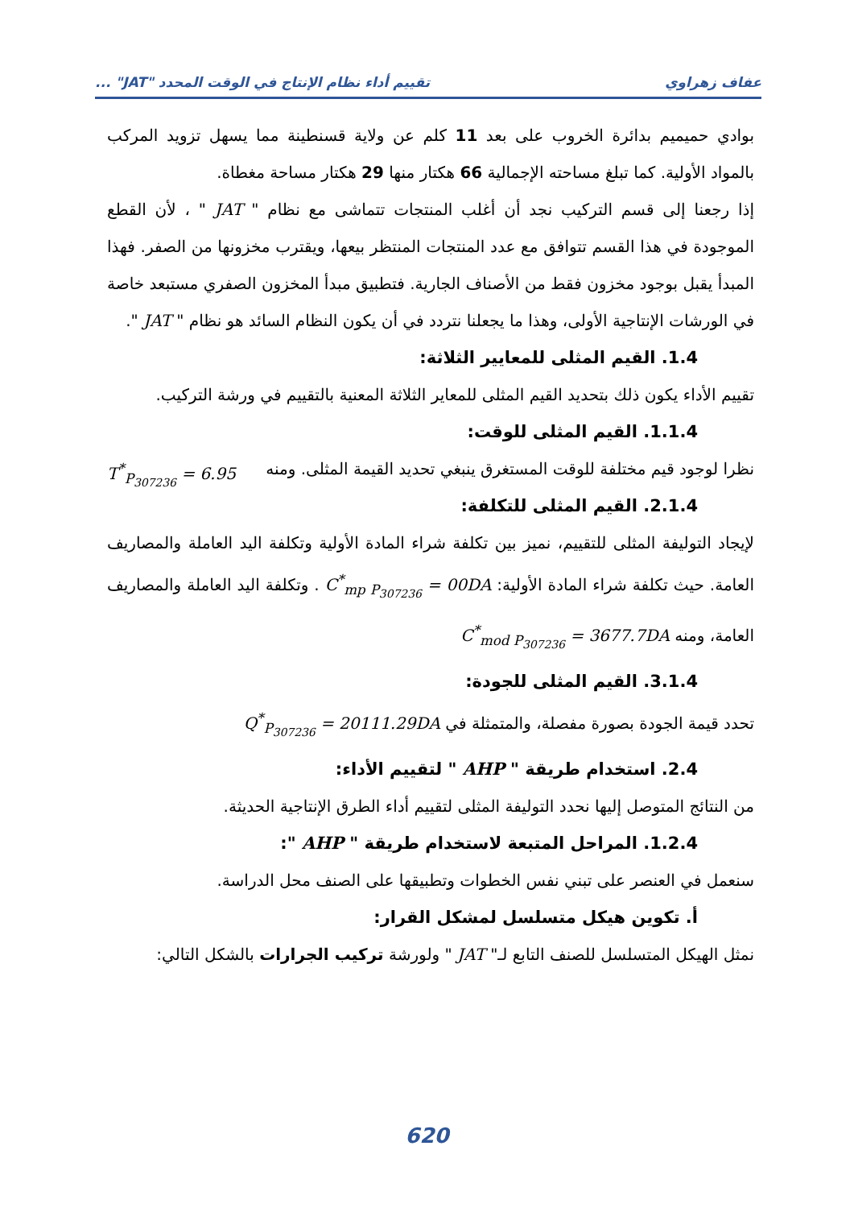عفاف زهراوي تقييم أداء نظام الإنتاج في الوقت المحدد "JAT" ...
بوادي حميميم بدائرة الخروب على بعد 11 كلم عن ولاية قسنطينة مما يسهل تزويد المركب بالمواد الأولية. كما تبلغ مساحته الإجمالية 66 هكتار منها 29 هكتار مساحة مغطاة.
إذا رجعنا إلى قسم التركيب نجد أن أغلب المنتجات تتماشى مع نظام " JAT " ، لأن القطع الموجودة في هذا القسم تتوافق مع عدد المنتجات المنتظر بيعها، ويقترب مخزونها من الصفر. فهذا المبدأ يقبل بوجود مخزون فقط من الأصناف الجارية. فتطبيق مبدأ المخزون الصفري مستبعد خاصة في الورشات الإنتاجية الأولى، وهذا ما يجعلنا نتردد في أن يكون النظام السائد هو نظام " JAT ".
1.4. القيم المثلى للمعايير الثلاثة:
تقييم الأداء يكون ذلك بتحديد القيم المثلى للمعاير الثلاثة المعنية بالتقييم في ورشة التركيب.
1.1.4. القيم المثلى للوقت:
نظرا لوجود قيم مختلفة للوقت المستغرق ينبغي تحديد القيمة المثلى. ومنه T<sup>*</sup><sub>P<sub>307236</sub></sub> = 6.95
2.1.4. القيم المثلى للتكلفة:
لإيجاد التوليفة المثلى للتقييم، نميز بين تكلفة شراء المادة الأولية وتكلفة اليد العاملة والمصاريف العامة. حيث تكلفة شراء المادة الأولية: C<sup>*</sup><sub>mp P<sub>307236</sub></sub> = 00DA . وتكلفة اليد العاملة والمصاريف العامة، ومنه C<sup>*</sup><sub>mod P<sub>307236</sub></sub> = 3677.7DA
3.1.4. القيم المثلى للجودة:
تحدد قيمة الجودة بصورة مفصلة، والمتمثلة في Q<sup>*</sup><sub>P<sub>307236</sub></sub> = 20111.29DA
2.4. استخدام طريقة " AHP " لتقييم الأداء:
من النتائج المتوصل إليها نحدد التوليفة المثلى لتقييم أداء الطرق الإنتاجية الحديثة.
1.2.4. المراحل المتبعة لاستخدام طريقة " AHP ":
سنعمل في العنصر على تبني نفس الخطوات وتطبيقها على الصنف محل الدراسة.
أ. تكوين هيكل متسلسل لمشكل القرار:
نمثل الهيكل المتسلسل للصنف التابع لـ" JAT " ولورشة تركيب الجرارات بالشكل التالي:
620